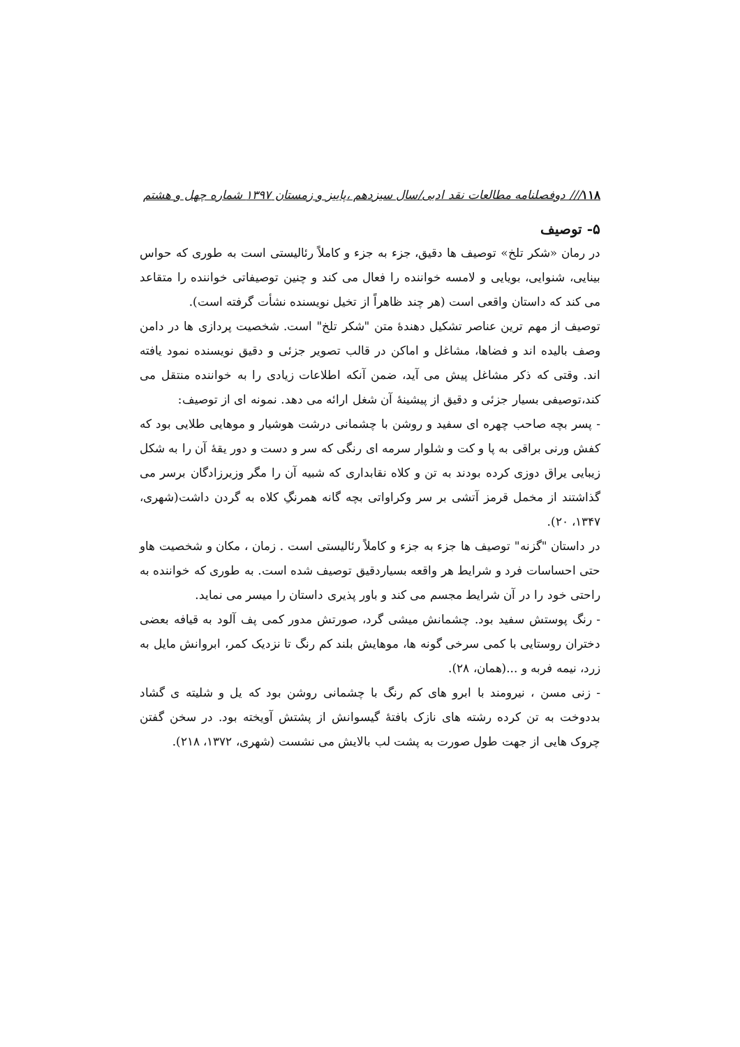۱۱۸/// دوفصلنامه مطالعات نقد ادبی/سال سیزدهم ،پاییز و زمستان ۱۳۹۷ شماره چهل و هشتم
۵- توصیف
در رمان «شکر تلخ» توصیف ها دقیق، جزء به جزء و کاملاً رئالیستی است به طوری که حواس بینایی، شنوایی، بویایی و لامسه خواننده را فعال می کند و چنین توصیفاتی خواننده را متقاعد می کند که داستان واقعی است (هر چند ظاهراً از تخیل نویسنده نشأت گرفته است).
توصیف از مهم ترین عناصر تشکیل دهندهٔ متن "شکر تلخ" است. شخصیت پردازی ها در دامن وصف بالیده اند و فضاها، مشاغل و اماکن در قالب تصویر جزئی و دقیق نویسنده نمود یافته اند. وقتی که ذکر مشاغل پیش می آید، ضمن آنکه اطلاعات زیادی را به خواننده منتقل می کند،توصیفی بسیار جزئی و دقیق از پیشینهٔ آن شغل ارائه می دهد. نمونه ای از توصیف:
- پسر بچه صاحب چهره ای سفید و روشن با چشمانی درشت هوشیار و موهایی طلایی بود که کفش ورنی براقی به پا و کت و شلوار سرمه ای رنگی که سر و دست و دور یقهٔ آن را به شکل زیبایی یراق دوزی کرده بودند به تن و کلاه نقابداری که شبیه آن را مگر وزیرزادگان برسر می گذاشتند از مخمل قرمز آتشی بر سر وکراواتی بچه گانه همرنگِ کلاه به گردن داشت(شهری، ۱۳۴۷، ۲۰).
در داستان "گزنه" توصیف ها جزء به جزء و کاملاً رئالیستی است . زمان ، مکان و شخصیت هاو حتی احساسات فرد و شرایط هر واقعه بسیاردقیق توصیف شده است. به طوری که خواننده به راحتی خود را در آن شرایط مجسم می کند و باور پذیری داستان را میسر می نماید.
- رنگ پوستش سفید بود. چشمانش میشی گرد، صورتش مدور کمی پف آلود به قیافه بعضی دختران روستایی با کمی سرخی گونه ها، موهایش بلند کم رنگ تا نزدیک کمر، ابروانش مایل به زرد، نیمه فربه و ...(همان، ۲۸).
- زنی مسن ، نیرومند با ابرو های کم رنگ با چشمانی روشن بود که یل و شلیته ی گشاد بددوخت به تن کرده رشته های نازک بافتهٔ گیسوانش از پشتش آویخته بود. در سخن گفتن چروک هایی از جهت طول صورت به پشت لب بالایش می نشست (شهری، ۱۳۷۲، ۲۱۸).